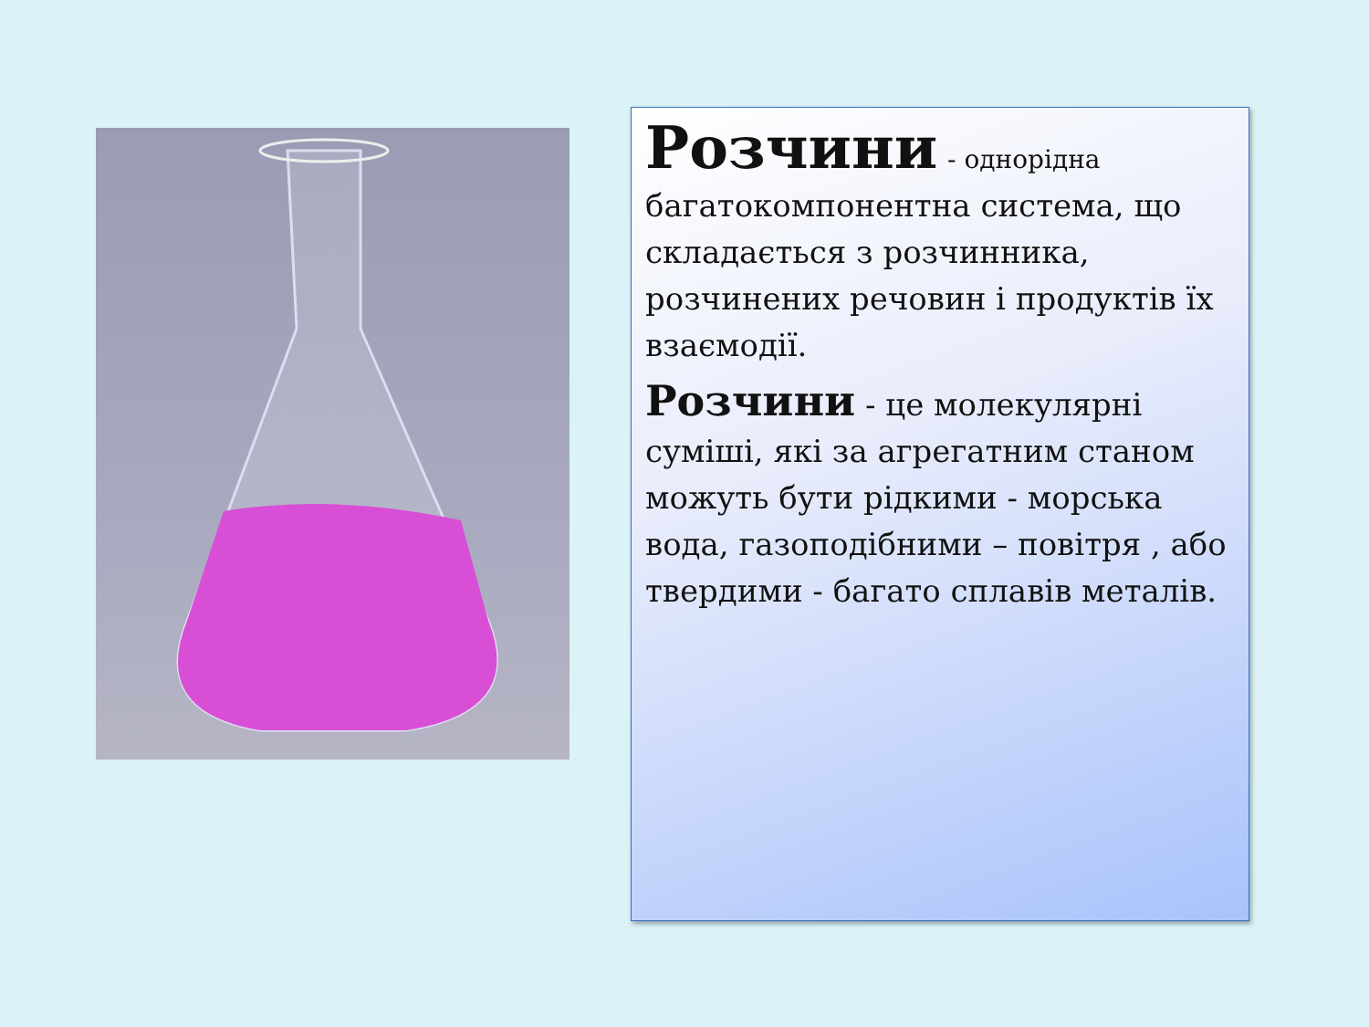Розчини - однорідна багатокомпонентна система, що складається з розчинника, розчинених речовин і продуктів їх взаємодії.
Розчини - це молекулярні суміші, які за агрегатним станом можуть бути рідкими - морська вода, газоподібними – повітря , або твердими - багато сплавів металів.